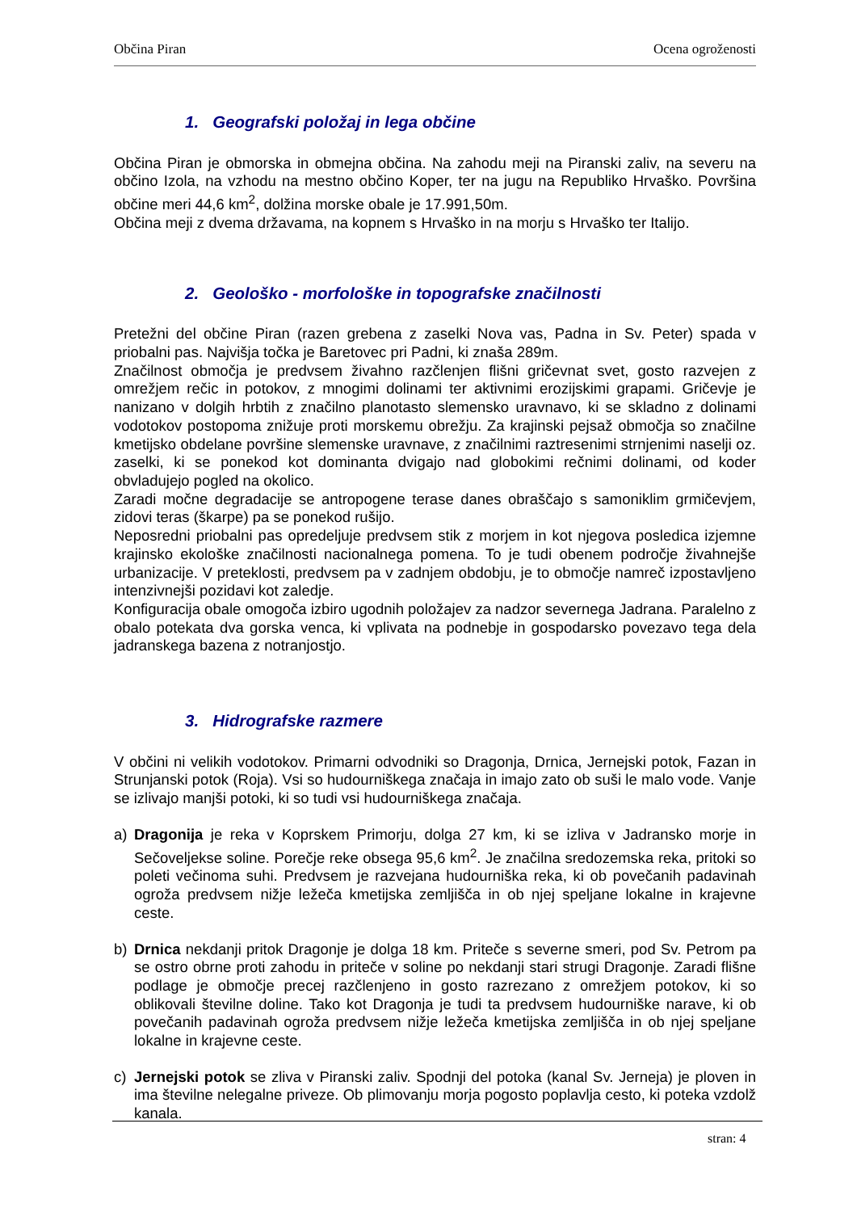Občina Piran Ocena ogroženosti
1. Geografski položaj in lega občine
Občina Piran je obmorska in obmejna občina. Na zahodu meji na Piranski zaliv, na severu na občino Izola, na vzhodu na mestno občino Koper, ter na jugu na Republiko Hrvaško. Površina občine meri 44,6 km<sup>2</sup>, dolžina morske obale je 17.991,50m.
Občina meji z dvema državama, na kopnem s Hrvaško in na morju s Hrvaško ter Italijo.
2. Geološko - morfološke in topografske značilnosti
Pretežni del občine Piran (razen grebena z zaselki Nova vas, Padna in Sv. Peter) spada v priobalni pas. Najvišja točka je Baretovec pri Padni, ki znaša 289m.
Značilnost območja je predvsem živahno razčlenjen flišni gričevnat svet, gosto razvejen z omrežjem rečic in potokov, z mnogimi dolinami ter aktivnimi erozijskimi grapami. Gričevje je nanizano v dolgih hrbtih z značilno planotasto slemensko uravnavo, ki se skladno z dolinami vodotokov postopoma znižuje proti morskemu obrežju. Za krajinski pejsaž območja so značilne kmetijsko obdelane površine slemenske uravnave, z značilnimi raztresenimi strnjenimi naselji oz. zaselki, ki se ponekod kot dominanta dvigajo nad globokimi rečnimi dolinami, od koder obvladujejo pogled na okolico.
Zaradi močne degradacije se antropogene terase danes obraščajo s samoniklim grmičevjem, zidovi teras (škarpe) pa se ponekod rušijo.
Neposredni priobalni pas opredeljuje predvsem stik z morjem in kot njegova posledica izjemne krajinsko ekološke značilnosti nacionalnega pomena. To je tudi obenem področje živahnejše urbanizacije. V preteklosti, predvsem pa v zadnjem obdobju, je to območje namreč izpostavljeno intenzivnejši pozidavi kot zaledje.
Konfiguracija obale omogoča izbiro ugodnih položajev za nadzor severnega Jadrana. Paralelno z obalo potekata dva gorska venca, ki vplivata na podnebje in gospodarsko povezavo tega dela jadranskega bazena z notranjostjo.
3. Hidrografske razmere
V občini ni velikih vodotokov. Primarni odvodniki so Dragonja, Drnica, Jernejski potok, Fazan in Strunjanski potok (Roja). Vsi so hudourniškega značaja in imajo zato ob suši le malo vode. Vanje se izlivajo manjši potoki, ki so tudi vsi hudourniškega značaja.
a) Dragonija je reka v Koprskem Primorju, dolga 27 km, ki se izliva v Jadransko morje in Sečoveljekse soline. Porečje reke obsega 95,6 km<sup>2</sup>. Je značilna sredozemska reka, pritoki so poleti večinoma suhi. Predvsem je razvejana hudourniška reka, ki ob povečanih padavinah ogroža predvsem nižje ležeča kmetijska zemljišča in ob njej speljane lokalne in krajevne ceste.
b) Drnica nekdanji pritok Dragonje je dolga 18 km. Priteče s severne smeri, pod Sv. Petrom pa se ostro obrne proti zahodu in priteče v soline po nekdanji stari strugi Dragonje. Zaradi flišne podlage je območje precej razčlenjeno in gosto razrezano z omrežjem potokov, ki so oblikovali številne doline. Tako kot Dragonja je tudi ta predvsem hudourniške narave, ki ob povečanih padavinah ogroža predvsem nižje ležeča kmetijska zemljišča in ob njej speljane lokalne in krajevne ceste.
c) Jernejski potok se zliva v Piranski zaliv. Spodnji del potoka (kanal Sv. Jerneja) je ploven in ima številne nelegalne priveze. Ob plimovanju morja pogosto poplavlja cesto, ki poteka vzdolž kanala.
stran: 4